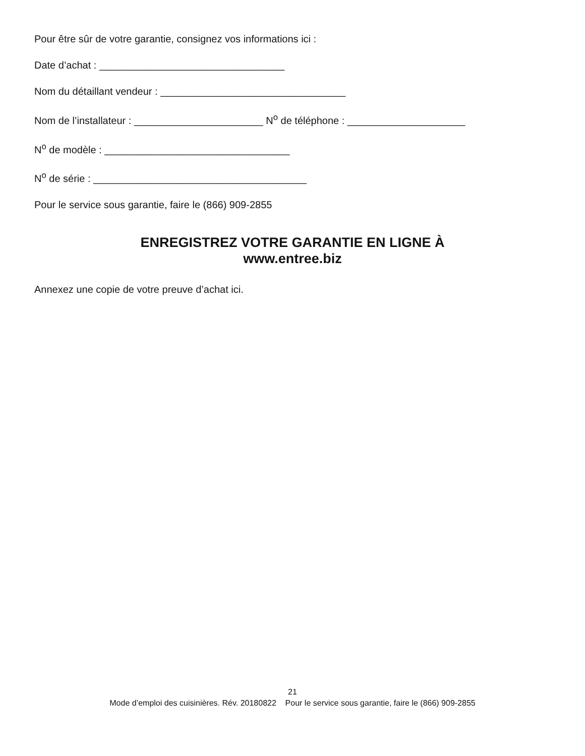Pour être sûr de votre garantie, consignez vos informations ici :
Date d’achat : _________________________________
Nom du détaillant vendeur : _________________________________
Nom de l’installateur : _______________________ N<sup>o</sup> de téléphone : _____________________
N<sup>o</sup> de modèle : _________________________________
N<sup>o</sup> de série : ______________________________________
Pour le service sous garantie, faire le (866) 909-2855
ENREGISTREZ VOTRE GARANTIE EN LIGNE À
www.entree.biz
Annexez une copie de votre preuve d’achat ici.
21
Mode d’emploi des cuisinières. Rév. 20180822 Pour le service sous garantie, faire le (866) 909-2855